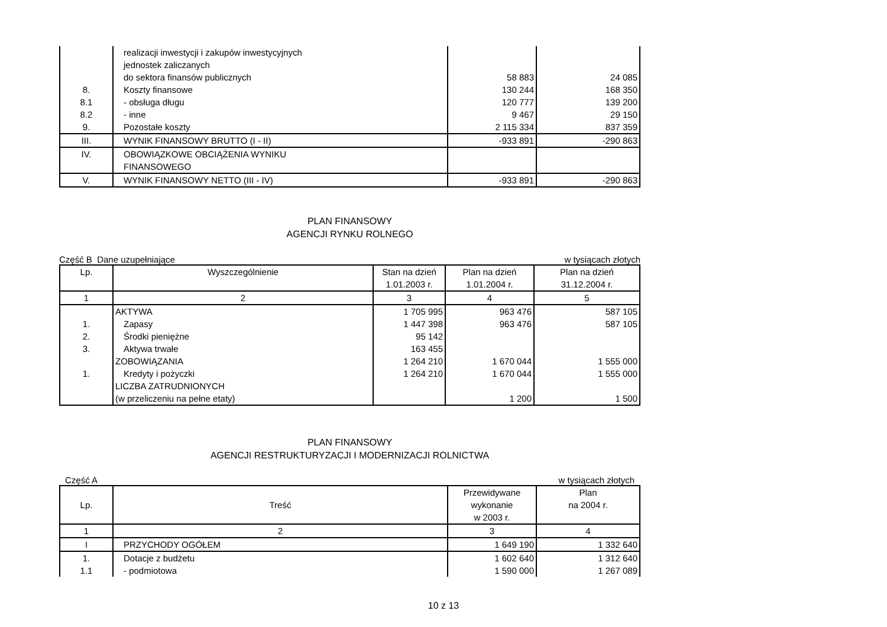| | realizacji inwestycji i zakupów inwestycyjnych jednostek zaliczanych do sektora finansów publicznych | 58 883 | 24 085 |
| 8. | Koszty finansowe | 130 244 | 168 350 |
| 8.1 | - obsługa długu | 120 777 | 139 200 |
| 8.2 | - inne | 9 467 | 29 150 |
| 9. | Pozostałe koszty | 2 115 334 | 837 359 |
| III. | WYNIK FINANSOWY BRUTTO (I - II) | -933 891 | -290 863 |
| IV. | OBOWIĄZKOWE OBCIĄŻENIA WYNIKU FINANSOWEGO | | |
| V. | WYNIK FINANSOWY NETTO (III - IV) | -933 891 | -290 863 |
PLAN FINANSOWY
AGENCJI RYNKU ROLNEGO
Część B Dane uzupełniające w tysiącach złotych
| Lp. | Wyszczególnienie | Stan na dzień 1.01.2003 r. | Plan na dzień 1.01.2004 r. | Plan na dzień 31.12.2004 r. |
| --- | --- | --- | --- | --- |
| 1 | 2 | 3 | 4 | 5 |
| | AKTYWA | 1 705 995 | 963 476 | 587 105 |
| 1. | Zapasy | 1 447 398 | 963 476 | 587 105 |
| 2. | Środki pieniężne | 95 142 | | |
| 3. | Aktywa trwałe | 163 455 | | |
| | ZOBOWIĄZANIA | 1 264 210 | 1 670 044 | 1 555 000 |
| 1. | Kredyty i pożyczki | 1 264 210 | 1 670 044 | 1 555 000 |
| | LICZBA ZATRUDNIONYCH (w przeliczeniu na pełne etaty) | | 1 200 | 1 500 |
PLAN FINANSOWY
AGENCJI RESTRUKTURYZACJI I MODERNIZACJI ROLNICTWA
Część A w tysiącach złotych
| Lp. | Treść | Przewidywane wykonanie w 2003 r. | Plan na 2004 r. |
| --- | --- | --- | --- |
| 1 | 2 | 3 | 4 |
| I | PRZYCHODY OGÓŁEM | 1 649 190 | 1 332 640 |
| 1. | Dotacje z budżetu | 1 602 640 | 1 312 640 |
| 1.1 | - podmiotowa | 1 590 000 | 1 267 089 |
10 z 13